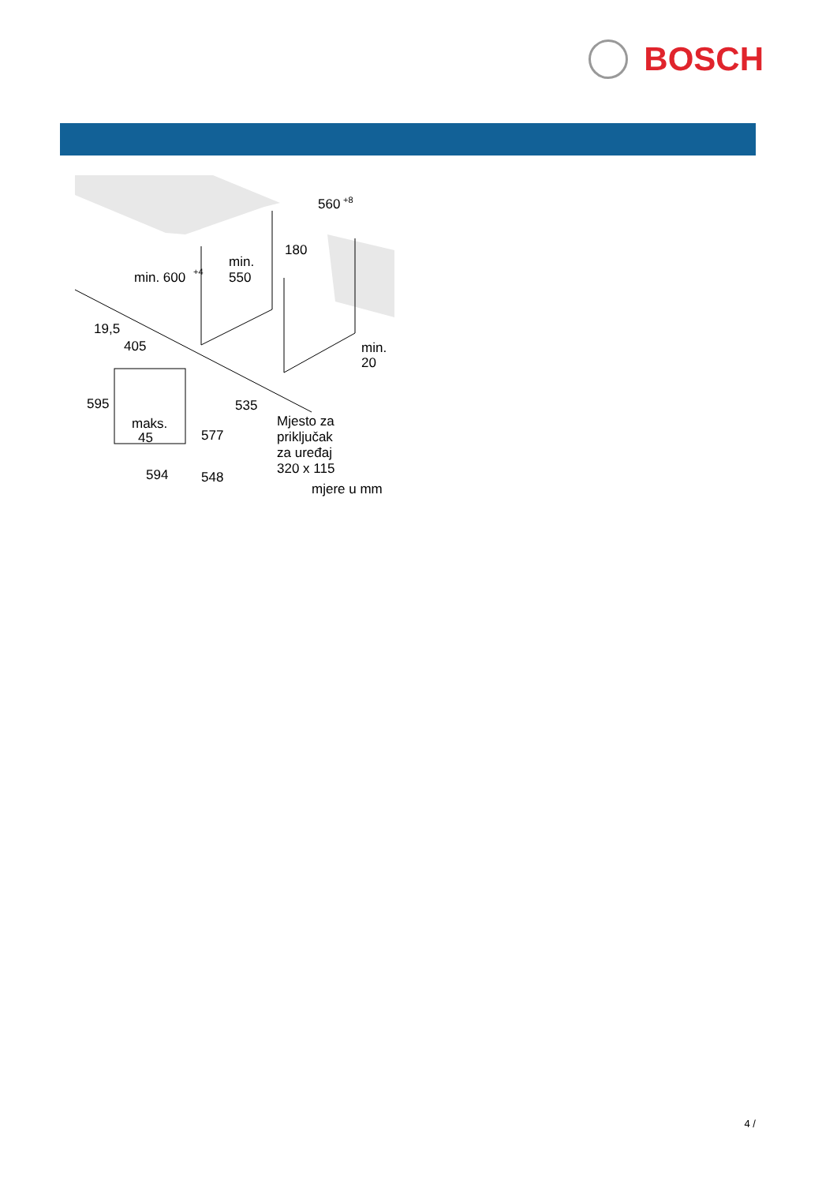BOSCH
min. 600
+4
min.
550
180
560
+8
19,5
405
595
535
maks.
45
577
594
548
min.
20
Mjesto za
priključak
za uređaj
320 x 115
mjere u mm
4 /